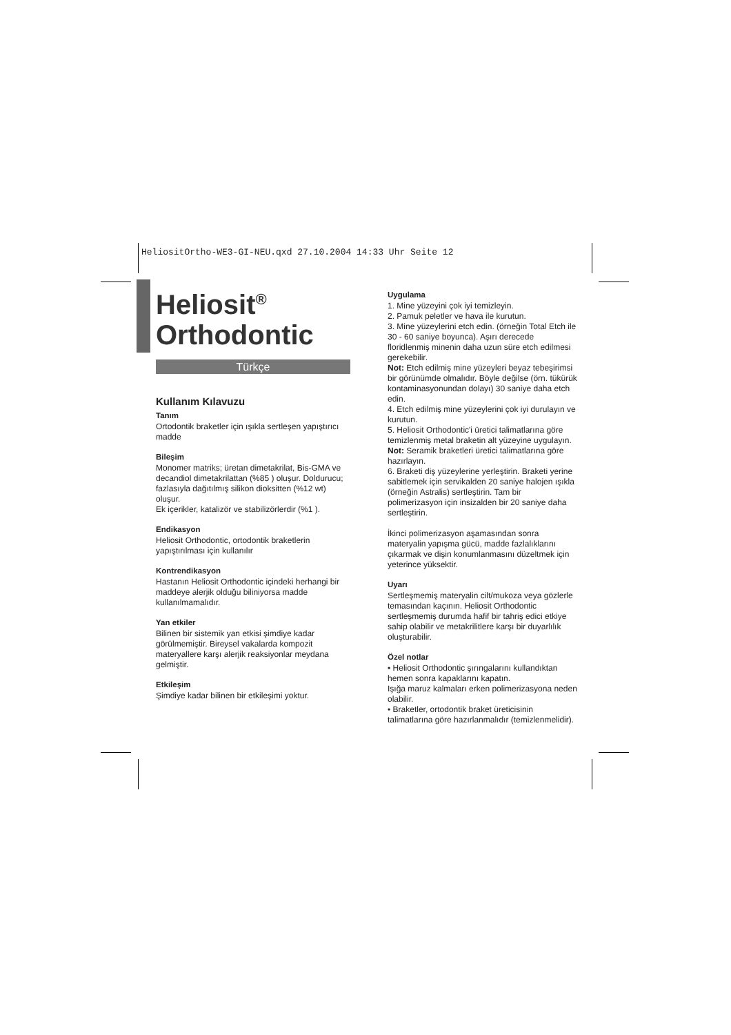HeliositOrtho-WE3-GI-NEU.qxd 27.10.2004 14:33 Uhr Seite 12
Heliosit<sup>®</sup>
Orthodontic
Türkçe
Kullanım Kılavuzu
Tanım
Ortodontik braketler için ışıkla sertleşen yapıştırıcı madde
Bileşim
Monomer matriks; üretan dimetakrilat, Bis-GMA ve decandiol dimetakrilattan (%85 ) oluşur. Doldurucu; fazlasıyla dağıtılmış silikon dioksitten (%12 wt) oluşur.
Ek içerikler, katalizör ve stabilizörlerdir (%1 ).
Endikasyon
Heliosit Orthodontic, ortodontik braketlerin yapıştırılması için kullanılır
Kontrendikasyon
Hastanın Heliosit Orthodontic içindeki herhangi bir maddeye alerjik olduğu biliniyorsa madde kullanılmamalıdır.
Yan etkiler
Bilinen bir sistemik yan etkisi şimdiye kadar görülmemiştir. Bireysel vakalarda kompozit materyallere karşı alerjik reaksiyonlar meydana gelmiştir.
Etkileşim
Şimdiye kadar bilinen bir etkileşimi yoktur.
Uygulama
1. Mine yüzeyini çok iyi temizleyin.
2. Pamuk peletler ve hava ile kurutun.
3. Mine yüzeylerini etch edin. (örneğin Total Etch ile 30 - 60 saniye boyunca). Aşırı derecede floridlenmiş minenin daha uzun süre etch edilmesi gerekebilir.
Not: Etch edilmiş mine yüzeyleri beyaz tebeşirimsi bir görünümde olmalıdır. Böyle değilse (örn. tükürük kontaminasyonundan dolayı) 30 saniye daha etch edin.
4. Etch edilmiş mine yüzeylerini çok iyi durulayın ve kurutun.
5. Heliosit Orthodontic'i üretici talimatlarına göre temizlenmiş metal braketin alt yüzeyine uygulayın.
Not: Seramik braketleri üretici talimatlarına göre hazırlayın.
6. Braketi diş yüzeylerine yerleştirin. Braketi yerine sabitlemek için servikalden 20 saniye halojen ışıkla (örneğin Astralis) sertleştirin. Tam bir polimerizasyon için insizalden bir 20 saniye daha sertleştirin.
İkinci polimerizasyon aşamasından sonra materyalin yapışma gücü, madde fazlalıklarını çıkarmak ve dişin konumlanmasını düzeltmek için yeterince yüksektir.
Uyarı
Sertleşmemiş materyalin cilt/mukoza veya gözlerle temasından kaçının. Heliosit Orthodontic sertleşmemiş durumda hafif bir tahriş edici etkiye sahip olabilir ve metakrilitlere karşı bir duyarlılık oluşturabilir.
Özel notlar
• Heliosit Orthodontic şırıngalarını kullandıktan hemen sonra kapaklarını kapatın.
Işığa maruz kalmaları erken polimerizasyona neden olabilir.
• Braketler, ortodontik braket üreticisinin talimatlarına göre hazırlanmalıdır (temizlenmelidir).